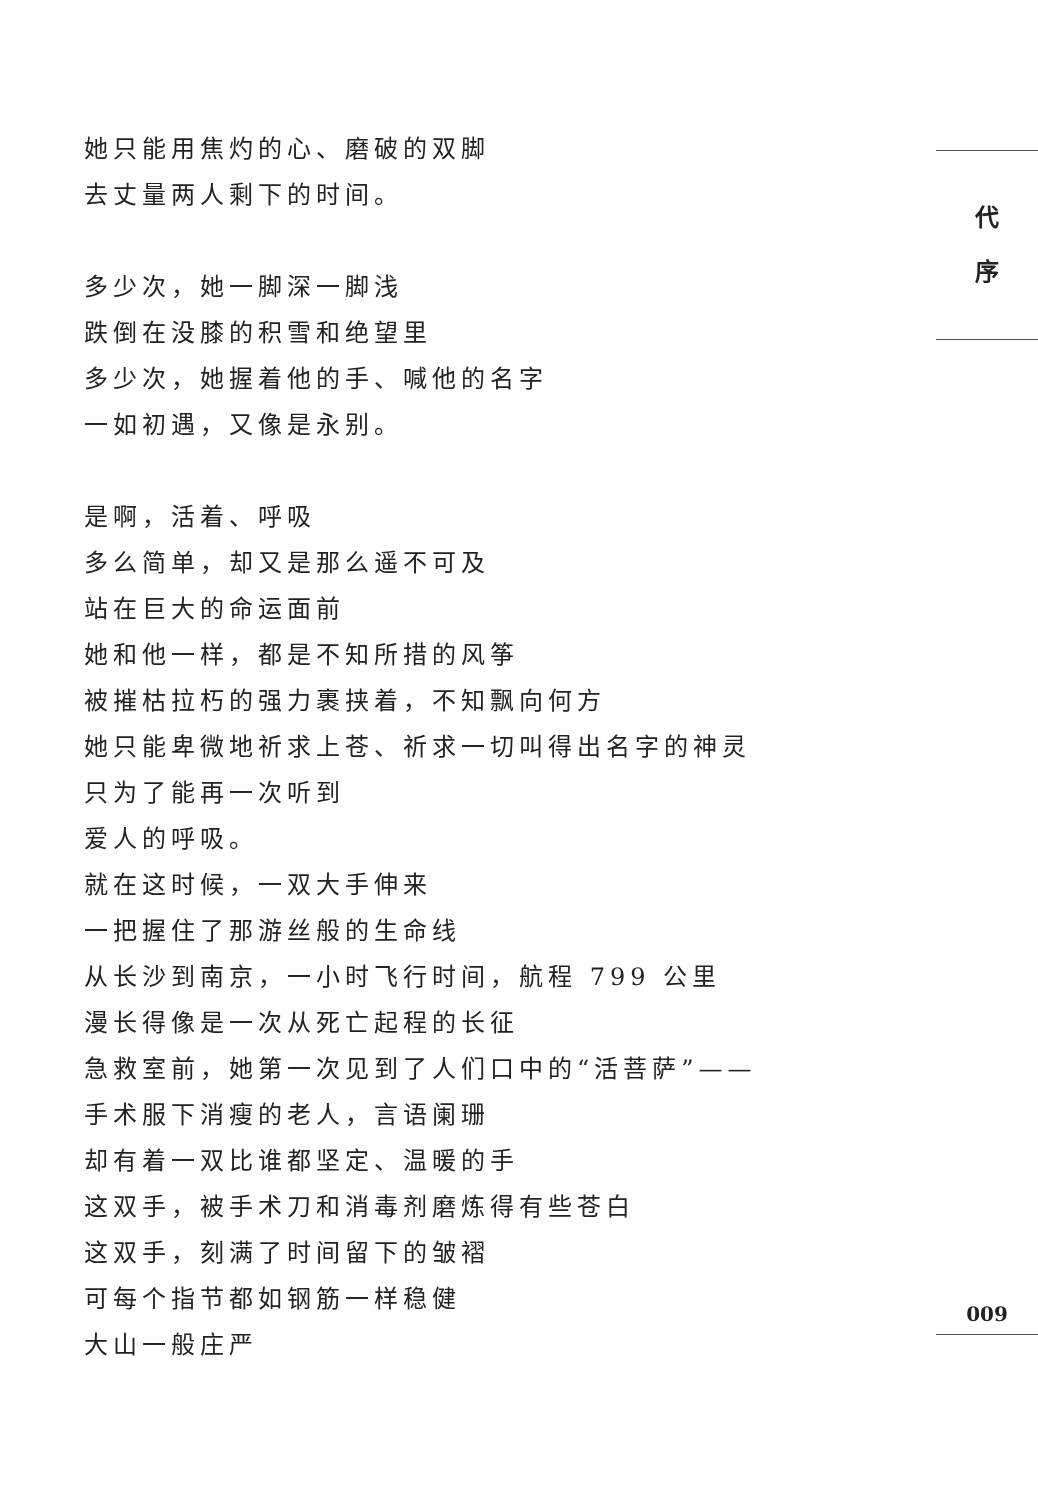她只能用焦灼的心、磨破的双脚
去丈量两人剩下的时间。
多少次，她一脚深一脚浅
跌倒在没膝的积雪和绝望里
多少次，她握着他的手、喊他的名字
一如初遇，又像是永别。
是啊，活着、呼吸
多么简单，却又是那么遥不可及
站在巨大的命运面前
她和他一样，都是不知所措的风筝
被摧枯拉朽的强力裹挟着，不知飘向何方
她只能卑微地祈求上苍、祈求一切叫得出名字的神灵
只为了能再一次听到
爱人的呼吸。
就在这时候，一双大手伸来
一把握住了那游丝般的生命线
从长沙到南京，一小时飞行时间，航程 799 公里
漫长得像是一次从死亡起程的长征
急救室前，她第一次见到了人们口中的“活菩萨”——
手术服下消瘦的老人，言语阑珊
却有着一双比谁都坚定、温暖的手
这双手，被手术刀和消毒剂磨炼得有些苍白
这双手，刻满了时间留下的皱褶
可每个指节都如钢筋一样稳健
大山一般庄严
代
序
009